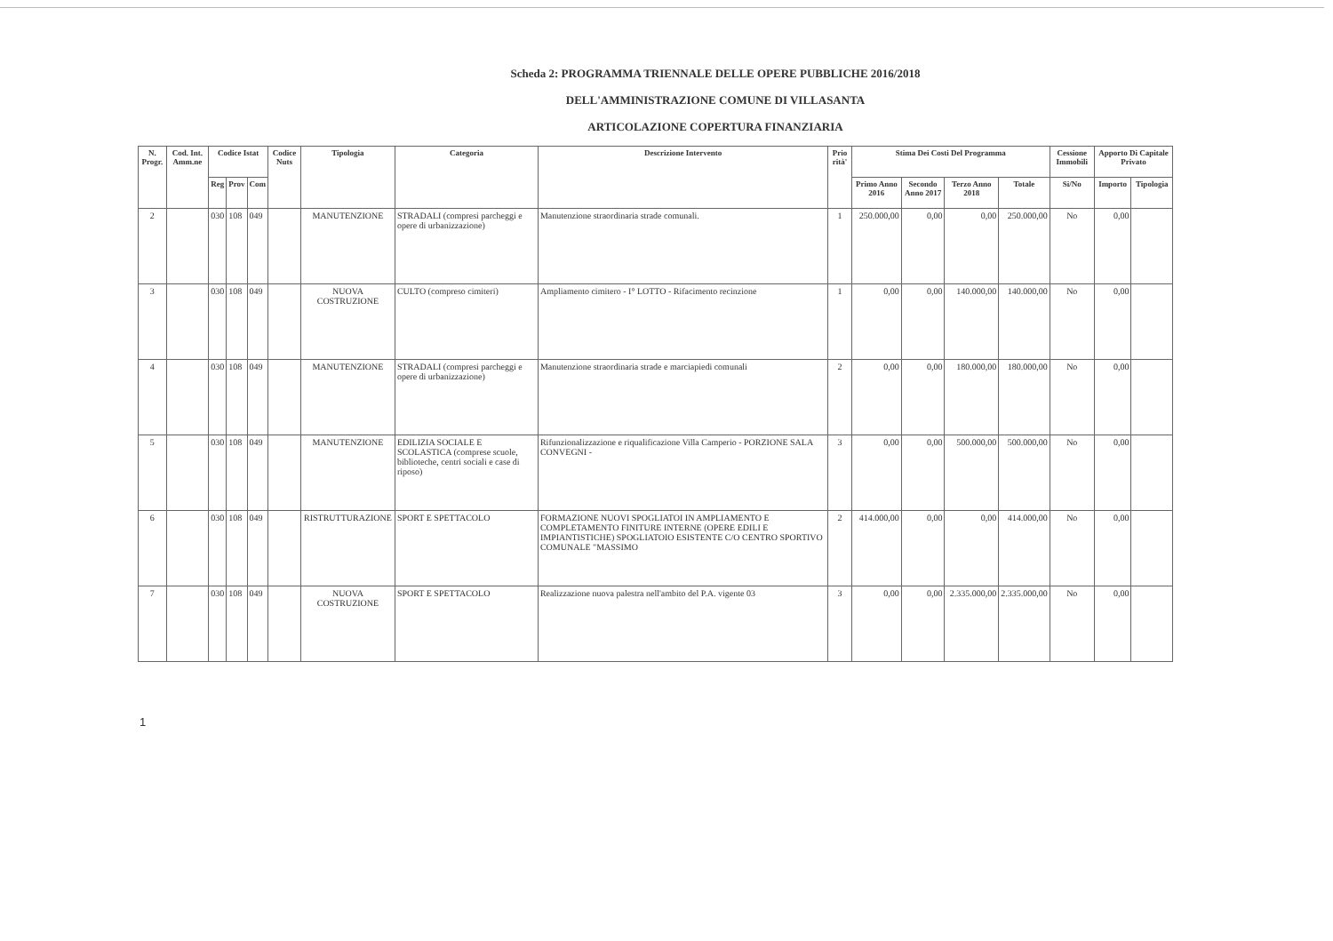Scheda 2: PROGRAMMA TRIENNALE DELLE OPERE PUBBLICHE 2016/2018
DELL'AMMINISTRAZIONE COMUNE DI VILLASANTA
ARTICOLAZIONE COPERTURA FINANZIARIA
| N. Progr. | Cod. Int. Amm.ne | Codice Istat | | | Codice Nuts | Tipologia | Categoria | Descrizione Intervento | Prio rità' | Stima Dei Costi Del Programma | | | | Cessione Immobili | Apporto Di Capitale Privato | |
| --- | --- | --- | --- | --- | --- | --- | --- | --- | --- | --- | --- | --- | --- | --- | --- | --- |
| | | Reg | Prov | Com | | | | | | Primo Anno 2016 | Secondo Anno 2017 | Terzo Anno 2018 | Totale | Si/No | Importo | Tipologia |
| 2 | | 030 | 108 | 049 | | MANUTENZIONE | STRADALI (compresi parcheggi e opere di urbanizzazione) | Manutenzione straordinaria strade comunali. | 1 | 250.000,00 | 0,00 | 0,00 | 250.000,00 | No | 0,00 | |
| 3 | | 030 | 108 | 049 | | NUOVA COSTRUZIONE | CULTO (compreso cimiteri) | Ampliamento cimitero - I° LOTTO - Rifacimento recinzione | 1 | 0,00 | 0,00 | 140.000,00 | 140.000,00 | No | 0,00 | |
| 4 | | 030 | 108 | 049 | | MANUTENZIONE | STRADALI (compresi parcheggi e opere di urbanizzazione) | Manutenzione straordinaria strade e marciapiedi comunali | 2 | 0,00 | 0,00 | 180.000,00 | 180.000,00 | No | 0,00 | |
| 5 | | 030 | 108 | 049 | | MANUTENZIONE | EDILIZIA SOCIALE E SCOLASTICA (comprese scuole, biblioteche, centri sociali e case di riposo) | Rifunzionalizzazione e riqualificazione Villa Camperio - PORZIONE SALA CONVEGNI - | 3 | 0,00 | 0,00 | 500.000,00 | 500.000,00 | No | 0,00 | |
| 6 | | 030 | 108 | 049 | | RISTRUTTURAZIONE | SPORT E SPETTACOLO | FORMAZIONE NUOVI SPOGLIATOI IN AMPLIAMENTO E COMPLETAMENTO FINITURE INTERNE (OPERE EDILI E IMPIANTISTICHE) SPOGLIATOIO ESISTENTE C/O CENTRO SPORTIVO COMUNALE "MASSIMO | 2 | 414.000,00 | 0,00 | 0,00 | 414.000,00 | No | 0,00 | |
| 7 | | 030 | 108 | 049 | | NUOVA COSTRUZIONE | SPORT E SPETTACOLO | Realizzazione nuova palestra nell'ambito del P.A. vigente 03 | 3 | 0,00 | 0,00 | 2.335.000,00 | 2.335.000,00 | No | 0,00 | |
1